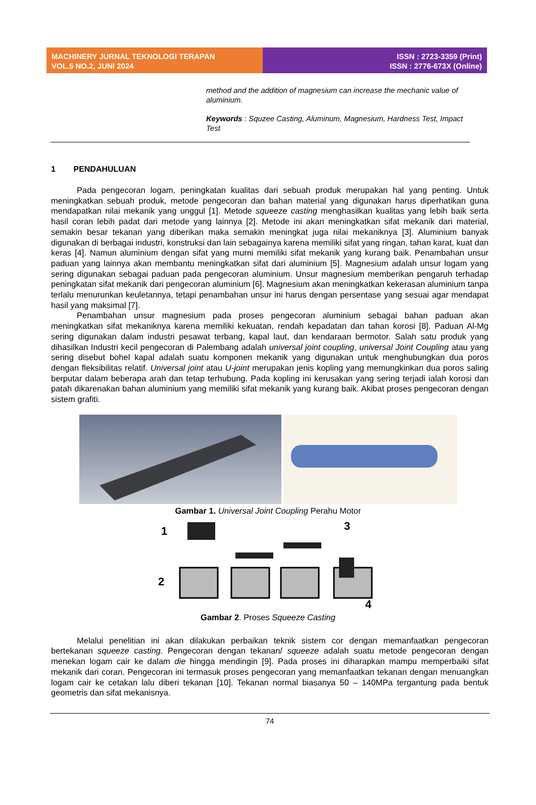MACHINERY JURNAL TEKNOLOGI TERAPAN
VOL.5 NO.2, JUNI 2024
ISSN : 2723-3359 (Print)
ISSN : 2776-673X (Online)
method and the addition of magnesium can increase the mechanic value of aluminium.
Keywords : Squzee Casting, Aluminum, Magnesium, Hardness Test, Impact Test
1 PENDAHULUAN
Pada pengecoran logam, peningkatan kualitas dari sebuah produk merupakan hal yang penting. Untuk meningkatkan sebuah produk, metode pengecoran dan bahan material yang digunakan harus diperhatikan guna mendapatkan nilai mekanik yang unggul [1]. Metode squeeze casting menghasilkan kualitas yang lebih baik serta hasil coran lebih padat dari metode yang lainnya [2]. Metode ini akan meningkatkan sifat mekanik dari material, semakin besar tekanan yang diberikan maka semakin meningkat juga nilai mekaniknya [3]. Aluminium banyak digunakan di berbagai industri, konstruksi dan lain sebagainya karena memiliki sifat yang ringan, tahan karat, kuat dan keras [4]. Namun aluminium dengan sifat yang murni memiliki sifat mekanik yang kurang baik. Penambahan unsur paduan yang lainnya akan membantu meningkatkan sifat dari aluminium [5]. Magnesium adalah unsur logam yang sering digunakan sebagai paduan pada pengecoran aluminium. Unsur magnesium memberikan pengaruh terhadap peningkatan sifat mekanik dari pengecoran aluminium [6]. Magnesium akan meningkatkan kekerasan aluminium tanpa terlalu menurunkan keuletannya, tetapi penambahan unsur ini harus dengan persentase yang sesuai agar mendapat hasil yang maksimal [7].
Penambahan unsur magnesium pada proses pengecoran aluminium sebagai bahan paduan akan meningkatkan sifat mekaniknya karena memiliki kekuatan, rendah kepadatan dan tahan korosi [8]. Paduan Al-Mg sering digunakan dalam industri pesawat terbang, kapal laut, dan kendaraan bermotor. Salah satu produk yang dihasilkan Industri kecil pengecoran di Palembang adalah universal joint coupling, universal Joint Coupling atau yang sering disebut bohel kapal adalah suatu komponen mekanik yang digunakan untuk menghubungkan dua poros dengan fleksibilitas relatif. Universal joint atau U-joint merupakan jenis kopling yang memungkinkan dua poros saling berputar dalam beberapa arah dan tetap terhubung. Pada kopling ini kerusakan yang sering terjadi ialah korosi dan patah dikarenakan bahan aluminium yang memiliki sifat mekanik yang kurang baik. Akibat proses pengecoran dengan sistem grafiti.
Gambar 1. Universal Joint Coupling Perahu Motor
1
2
3
4
Gambar 2. Proses Squeeze Casting
Melalui penelitian ini akan dilakukan perbaikan teknik sistem cor dengan memanfaatkan pengecoran bertekanan squeeze casting. Pengecoran dengan tekanan/ squeeze adalah suatu metode pengecoran dengan menekan logam cair ke dalam die hingga mendingin [9]. Pada proses ini diharapkan mampu memperbaiki sifat mekanik dari coran. Pengecoran ini termasuk proses pengecoran yang memanfaatkan tekanan dengan menuangkan logam cair ke cetakan lalu diberi tekanan [10]. Tekanan normal biasanya 50 – 140MPa tergantung pada bentuk geometris dan sifat mekanisnya.
74